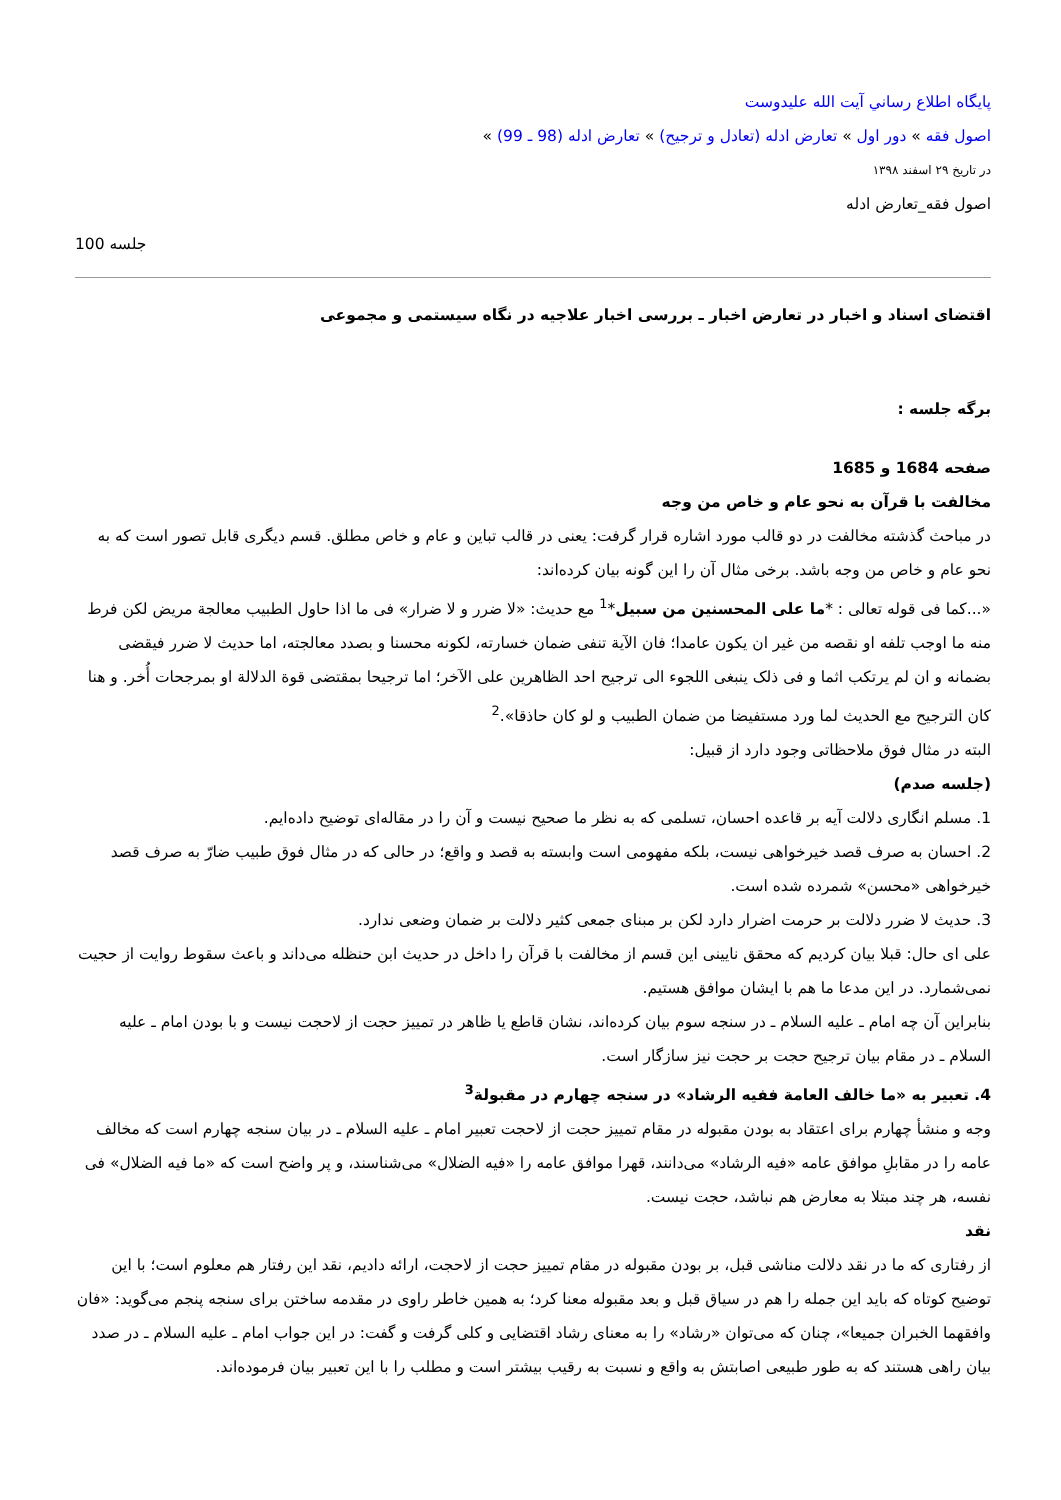پايگاه اطلاع رساني آيت الله عليدوست
اصول فقه » دور اول » تعارض ادله (تعادل و ترجیح) » تعارض ادله (98 ـ 99) »
در تاریخ ۲۹ اسفند ۱۳۹۸
اصول فقه_تعارض ادله
100 جلسه
اقتضای اسناد و اخبار در تعارض اخبار ـ بررسی اخبار علاجیه در نگاه سیستمی و مجموعی
برگه جلسه :
صفحه 1684 و 1685
مخالفت با قرآن به نحو عام و خاص من وجه
در مباحث گذشته مخالفت در دو قالب مورد اشاره قرار گرفت: یعنی در قالب تباین و عام و خاص مطلق. قسم دیگری قابل تصور است که به نحو عام و خاص من وجه باشد. برخی مثال آن را این گونه بیان کرده‌اند:
«...کما فی قوله تعالی : *ما علی المحسنین من سبیل*<sup>1</sup> مع حدیث: «لا ضرر و لا ضرار» فی ما اذا حاول الطبیب معالجة مریض لکن فرط منه ما اوجب تلفه او نقصه من غیر ان یکون عامدا؛ فان الآیة تنفی ضمان خسارته، لکونه محسنا و بصدد معالجته، اما حدیث لا ضرر فیقضی بضمانه و ان لم یرتکب اثما و فی ذلک ینبغی اللجوء الی ترجیح احد الظاهرین علی الآخر؛ اما ترجیحا بمقتضی قوة الدلالة او بمرجحات أُخر. و هنا کان الترجیح مع الحدیث لما ورد مستفیضا من ضمان الطبیب و لو کان حاذقا».<sup>2</sup>
البته در مثال فوق ملاحظاتی وجود دارد از قبیل:
(جلسه صدم)
1. مسلم انگاری دلالت آیه بر قاعده احسان، تسلمی که به نظر ما صحیح نیست و آن را در مقاله‌ای توضیح داده‌ایم.
2. احسان به صرف قصد خیرخواهی نیست، بلکه مفهومی است وابسته به قصد و واقع؛ در حالی که در مثال فوق طبیب ضارّ به صرف قصد خیرخواهی «محسن» شمرده شده است.
3. حدیث لا ضرر دلالت بر حرمت اضرار دارد لکن بر مبنای جمعی کثیر دلالت بر ضمان وضعی ندارد.
علی ای حال: قبلا بیان کردیم که محقق نایینی این قسم از مخالفت با قرآن را داخل در حدیث ابن حنظله می‌داند و باعث سقوط روایت از حجیت نمی‌شمارد. در این مدعا ما هم با ایشان موافق هستیم.
بنابراین آن چه امام ـ علیه السلام ـ در سنجه سوم بیان کرده‌اند، نشان قاطع یا ظاهر در تمییز حجت از لاحجت نیست و با بودن امام ـ علیه السلام ـ در مقام بیان ترجیح حجت بر حجت نیز سازگار است.
4. تعبیر به «ما خالف العامة ففیه الرشاد» در سنجه چهارم در مقبولة<sup>3</sup>
وجه و منشأ چهارم برای اعتقاد به بودن مقبوله در مقام تمییز حجت از لاحجت تعبیر امام ـ علیه السلام ـ در بیان سنجه چهارم است که مخالف عامه را در مقابلِ موافق عامه «فیه الرشاد» می‌دانند، قهرا موافق عامه را «فیه الضلال» می‌شناسند، و پر واضح است که «ما فیه الضلال» فی نفسه، هر چند مبتلا به معارض هم نباشد، حجت نیست.
نقد
از رفتاری که ما در نقد دلالت مناشی قبل، بر بودن مقبوله در مقام تمییز حجت از لاحجت، ارائه دادیم، نقد این رفتار هم معلوم است؛ با این توضیح کوتاه که باید این جمله را هم در سیاق قبل و بعد مقبوله معنا کرد؛ به همین خاطر راوی در مقدمه ساختن برای سنجه پنجم می‌گوید: «فان وافقهما الخبران جمیعا»، چنان که می‌توان «رشاد» را به معنای رشاد اقتضایی و کلی گرفت و گفت: در این جواب امام ـ علیه السلام ـ در صدد بیان راهی هستند که به طور طبیعی اصابتش به واقع و نسبت به رقیب بیشتر است و مطلب را با این تعبیر بیان فرموده‌اند.